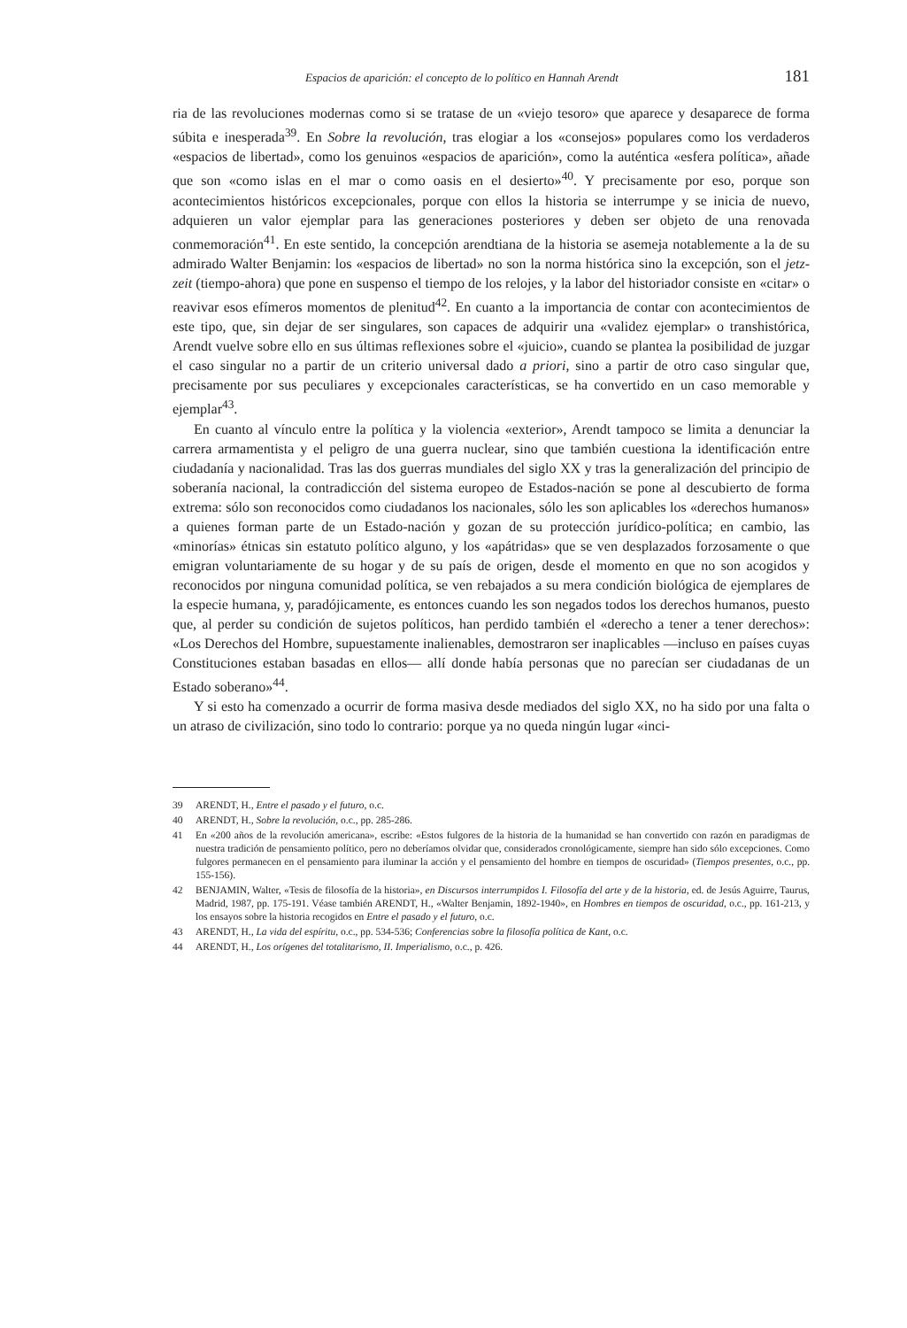Espacios de aparición: el concepto de lo político en Hannah Arendt 181
ria de las revoluciones modernas como si se tratase de un «viejo tesoro» que aparece y desaparece de forma súbita e inesperada<sup>39</sup>. En Sobre la revolución, tras elogiar a los «consejos» populares como los verdaderos «espacios de libertad», como los genuinos «espacios de aparición», como la auténtica «esfera política», añade que son «como islas en el mar o como oasis en el desierto»<sup>40</sup>. Y precisamente por eso, porque son acontecimientos históricos excepcionales, porque con ellos la historia se interrumpe y se inicia de nuevo, adquieren un valor ejemplar para las generaciones posteriores y deben ser objeto de una renovada conmemoración<sup>41</sup>. En este sentido, la concepción arendtiana de la historia se asemeja notablemente a la de su admirado Walter Benjamin: los «espacios de libertad» no son la norma histórica sino la excepción, son el jetz-zeit (tiempo-ahora) que pone en suspenso el tiempo de los relojes, y la labor del historiador consiste en «citar» o reavivar esos efímeros momentos de plenitud<sup>42</sup>. En cuanto a la importancia de contar con acontecimientos de este tipo, que, sin dejar de ser singulares, son capaces de adquirir una «validez ejemplar» o transhistórica, Arendt vuelve sobre ello en sus últimas reflexiones sobre el «juicio», cuando se plantea la posibilidad de juzgar el caso singular no a partir de un criterio universal dado a priori, sino a partir de otro caso singular que, precisamente por sus peculiares y excepcionales características, se ha convertido en un caso memorable y ejemplar<sup>43</sup>.
En cuanto al vínculo entre la política y la violencia «exterior», Arendt tampoco se limita a denunciar la carrera armamentista y el peligro de una guerra nuclear, sino que también cuestiona la identificación entre ciudadanía y nacionalidad. Tras las dos guerras mundiales del siglo XX y tras la generalización del principio de soberanía nacional, la contradicción del sistema europeo de Estados-nación se pone al descubierto de forma extrema: sólo son reconocidos como ciudadanos los nacionales, sólo les son aplicables los «derechos humanos» a quienes forman parte de un Estado-nación y gozan de su protección jurídico-política; en cambio, las «minorías» étnicas sin estatuto político alguno, y los «apátridas» que se ven desplazados forzosamente o que emigran voluntariamente de su hogar y de su país de origen, desde el momento en que no son acogidos y reconocidos por ninguna comunidad política, se ven rebajados a su mera condición biológica de ejemplares de la especie humana, y, paradójicamente, es entonces cuando les son negados todos los derechos humanos, puesto que, al perder su condición de sujetos políticos, han perdido también el «derecho a tener a tener derechos»: «Los Derechos del Hombre, supuestamente inalienables, demostraron ser inaplicables —incluso en países cuyas Constituciones estaban basadas en ellos— allí donde había personas que no parecían ser ciudadanas de un Estado soberano»<sup>44</sup>.
Y si esto ha comenzado a ocurrir de forma masiva desde mediados del siglo XX, no ha sido por una falta o un atraso de civilización, sino todo lo contrario: porque ya no queda ningún lugar «inci-
39 ARENDT, H., Entre el pasado y el futuro, o.c.
40 ARENDT, H., Sobre la revolución, o.c., pp. 285-286.
41 En «200 años de la revolución americana», escribe: «Estos fulgores de la historia de la humanidad se han convertido con razón en paradigmas de nuestra tradición de pensamiento político, pero no deberíamos olvidar que, considerados cronológicamente, siempre han sido sólo excepciones. Como fulgores permanecen en el pensamiento para iluminar la acción y el pensamiento del hombre en tiempos de oscuridad» (Tiempos presentes, o.c., pp. 155-156).
42 BENJAMIN, Walter, «Tesis de filosofía de la historia», en Discursos interrumpidos I. Filosofía del arte y de la historia, ed. de Jesús Aguirre, Taurus, Madrid, 1987, pp. 175-191. Véase también ARENDT, H., «Walter Benjamin, 1892-1940», en Hombres en tiempos de oscuridad, o.c., pp. 161-213, y los ensayos sobre la historia recogidos en Entre el pasado y el futuro, o.c.
43 ARENDT, H., La vida del espíritu, o.c., pp. 534-536; Conferencias sobre la filosofía política de Kant, o.c.
44 ARENDT, H., Los orígenes del totalitarismo, II. Imperialismo, o.c., p. 426.